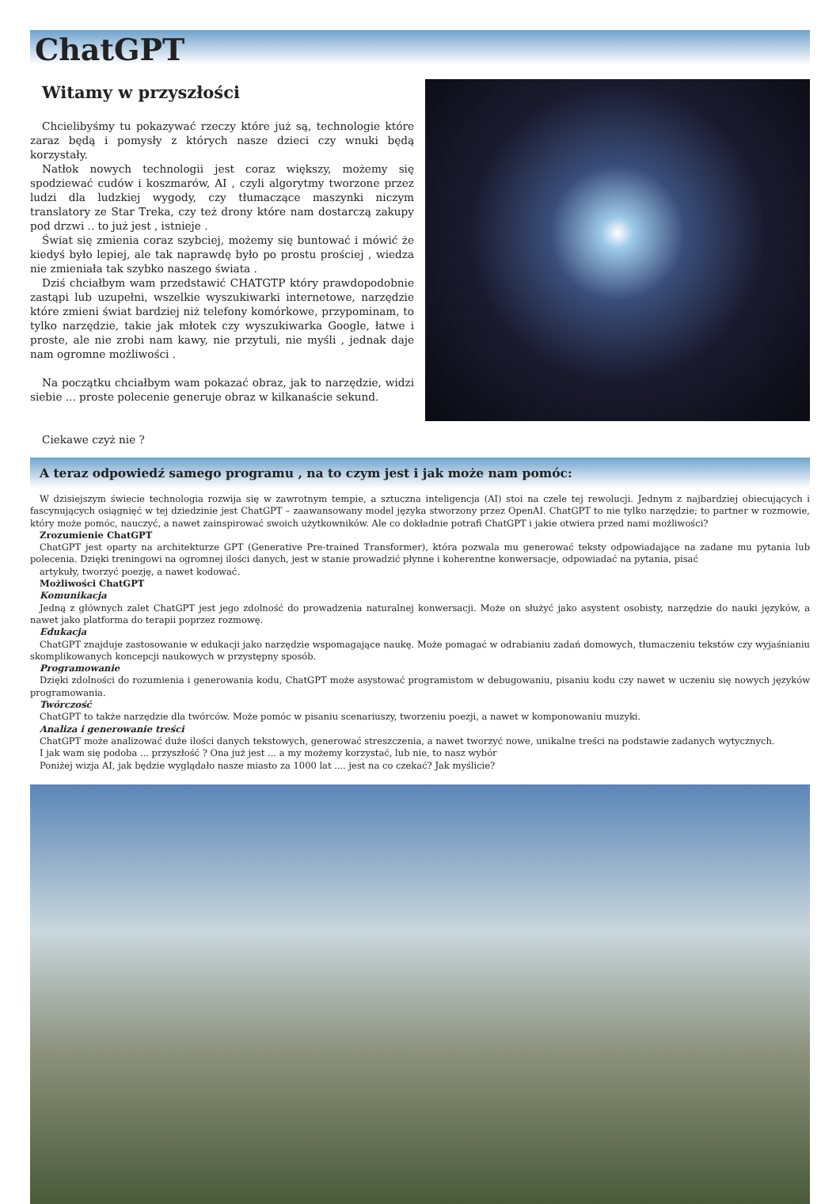ChatGPT
Witamy w przyszłości
Chcielibyśmy tu pokazywać rzeczy które już są, technologie które zaraz będą i pomysły z których nasze dzieci czy wnuki będą korzystały.
Natłok nowych technologii jest coraz większy, możemy się spodziewać cudów i koszmarów, AI , czyli algorytmy tworzone przez ludzi dla ludzkiej wygody, czy tłumaczące maszynki niczym translatory ze Star Treka, czy też drony które nam dostarczą zakupy pod drzwi .. to już jest , istnieje .
Świat się zmienia coraz szybciej, możemy się buntować i mówić że kiedyś było lepiej, ale tak naprawdę było po prostu prościej , wiedza nie zmieniała tak szybko naszego świata .
Dziś chciałbym wam przedstawić CHATGTP który prawdopodobnie zastąpi lub uzupełni, wszelkie wyszukiwarki internetowe, narzędzie które zmieni świat bardziej niż telefony komórkowe, przypominam, to tylko narzędzie, takie jak młotek czy wyszukiwarka Google, łatwe i proste, ale nie zrobi nam kawy, nie przytuli, nie myśli , jednak daje nam ogromne możliwości .
Na początku chciałbym wam pokazać obraz, jak to narzędzie, widzi siebie ... proste polecenie generuje obraz w kilkanaście sekund.
Ciekawe czyż nie ?
A teraz odpowiedź samego programu , na to czym jest i jak może nam pomóc:
W dzisiejszym świecie technologia rozwija się w zawrotnym tempie, a sztuczna inteligencja (AI) stoi na czele tej rewolucji. Jednym z najbardziej obiecujących i fascynujących osiągnięć w tej dziedzinie jest ChatGPT – zaawansowany model języka stworzony przez OpenAI. ChatGPT to nie tylko narzędzie; to partner w rozmowie, który może pomóc, nauczyć, a nawet zainspirować swoich użytkowników. Ale co dokładnie potrafi ChatGPT i jakie otwiera przed nami możliwości?
Zrozumienie ChatGPT
ChatGPT jest oparty na architekturze GPT (Generative Pre-trained Transformer), która pozwala mu generować teksty odpowiadające na zadane mu pytania lub polecenia. Dzięki treningowi na ogromnej ilości danych, jest w stanie prowadzić płynne i koherentne konwersacje, odpowiadać na pytania, pisać
artykuły, tworzyć poezję, a nawet kodować.
Możliwości ChatGPT
Komunikacja
Jedną z głównych zalet ChatGPT jest jego zdolność do prowadzenia naturalnej konwersacji. Może on służyć jako asystent osobisty, narzędzie do nauki języków, a nawet jako platforma do terapii poprzez rozmowę.
Edukacja
ChatGPT znajduje zastosowanie w edukacji jako narzędzie wspomagające naukę. Może pomagać w odrabianiu zadań domowych, tłumaczeniu tekstów czy wyjaśnianiu skomplikowanych koncepcji naukowych w przystępny sposób.
Programowanie
Dzięki zdolności do rozumienia i generowania kodu, ChatGPT może asystować programistom w debugowaniu, pisaniu kodu czy nawet w uczeniu się nowych języków programowania.
Twórczość
ChatGPT to także narzędzie dla twórców. Może pomóc w pisaniu scenariuszy, tworzeniu poezji, a nawet w komponowaniu muzyki.
Analiza i generowanie treści
ChatGPT może analizować duże ilości danych tekstowych, generować streszczenia, a nawet tworzyć nowe, unikalne treści na podstawie zadanych wytycznych.
I jak wam się podoba ... przyszłość ? Ona już jest ... a my możemy korzystać, lub nie, to nasz wybór
Poniżej wizja AI, jak będzie wyglądało nasze miasto za 1000 lat .... jest na co czekać? Jak myślicie?